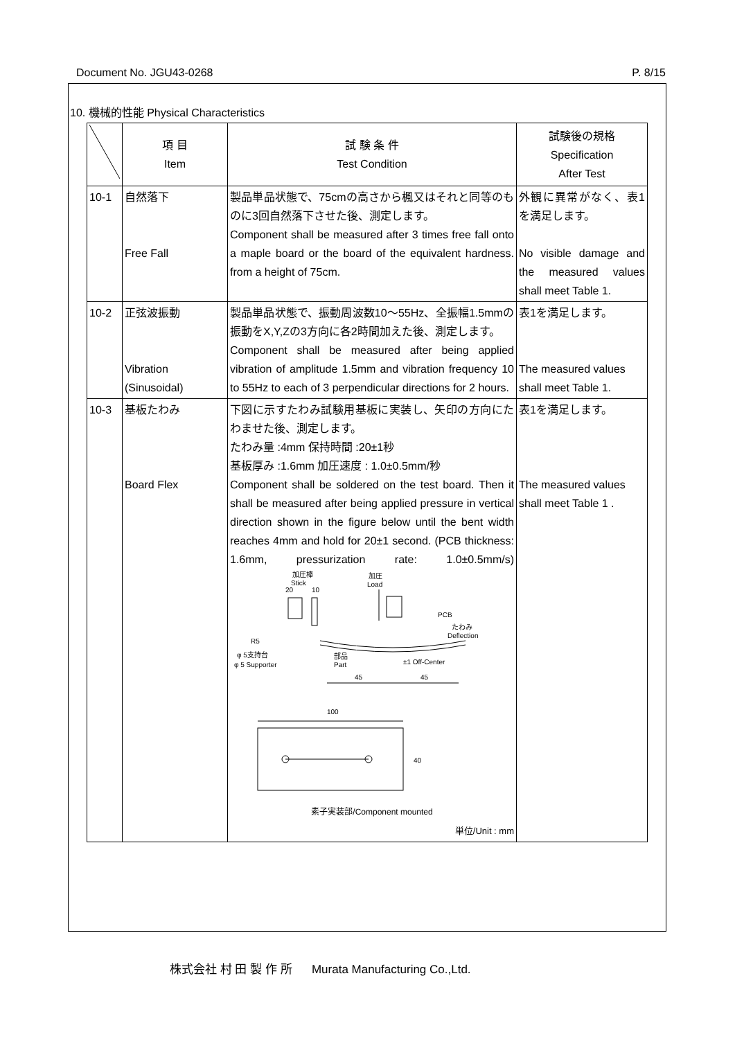Document No. JGU43-0268 P. 8/15
10. 機械的性能 Physical Characteristics
| | 項 目 Item | 試 験 条 件 Test Condition | 試験後の規格 Specification After Test |
| --- | --- | --- | --- |
| 10-1 | 自然落下 Free Fall | 製品単品状態で、75cmの高さから楓又はそれと同等のものに3回自然落下させた後、測定します。 Component shall be measured after 3 times free fall onto a maple board or the board of the equivalent hardness. from a height of 75cm. | 外観に異常がなく、表1を満足します。 No visible damage and the measured values shall meet Table 1. |
| 10-2 | 正弦波振動 Vibration (Sinusoidal) | 製品単品状態で、振動周波数10～55Hz、全振幅1.5mmの振動をX,Y,Zの3方向に各2時間加えた後、測定します。 Component shall be measured after being applied vibration of amplitude 1.5mm and vibration frequency 10 to 55Hz to each of 3 perpendicular directions for 2 hours. | 表1を満足します。 The measured values shall meet Table 1. |
| 10-3 | 基板たわみ Board Flex | 下図に示すたわみ試験用基板に実装し、矢印の方向にたわませた後、測定します。 たわみ量 :4mm 保持時間 :20±1秒 基板厚み :1.6mm 加圧速度 : 1.0±0.5mm/秒 Component shall be soldered on the test board. Then it shall be measured after being applied pressure in vertical direction shown in the figure below until the bent width reaches 4mm and hold for 20±1 second. (PCB thickness: 1.6mm, pressurization rate: 1.0±0.5mm/s) 加圧棒 Stick 20 10 加圧 Load PCB たわみ Deflection R5 φ 5支持台 φ 5 Supporter 部品 Part ±1 Off-Center 45 45 100 40 素子実装部/Component mounted 単位/Unit : mm | 表1を満足します。 The measured values shall meet Table 1 . |
株式会社 村 田 製 作 所 Murata Manufacturing Co.,Ltd.